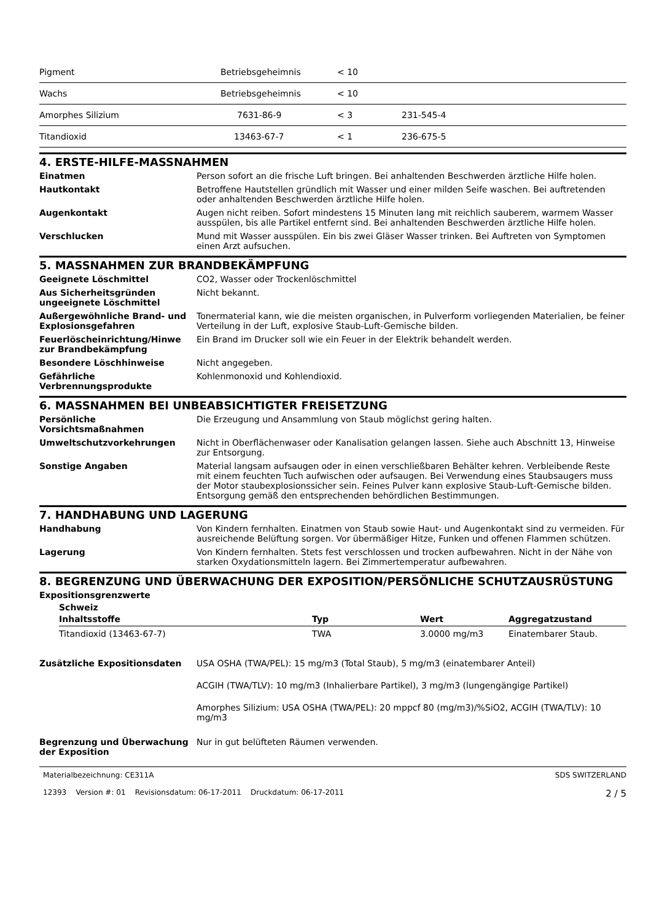| Pigment | Betriebsgeheimnis | < 10 | |
| Wachs | Betriebsgeheimnis | < 10 | |
| Amorphes Silizium | 7631-86-9 | < 3 | 231-545-4 |
| Titandioxid | 13463-67-7 | < 1 | 236-675-5 |
4. ERSTE-HILFE-MASSNAHMEN
Einatmen Person sofort an die frische Luft bringen. Bei anhaltenden Beschwerden ärztliche Hilfe holen.
Hautkontakt Betroffene Hautstellen gründlich mit Wasser und einer milden Seife waschen. Bei auftretenden oder anhaltenden Beschwerden ärztliche Hilfe holen.
Augenkontakt Augen nicht reiben. Sofort mindestens 15 Minuten lang mit reichlich sauberem, warmem Wasser ausspülen, bis alle Partikel entfernt sind. Bei anhaltenden Beschwerden ärztliche Hilfe holen.
Verschlucken Mund mit Wasser ausspülen. Ein bis zwei Gläser Wasser trinken. Bei Auftreten von Symptomen einen Arzt aufsuchen.
5. MASSNAHMEN ZUR BRANDBEKÄMPFUNG
Geeignete Löschmittel CO2, Wasser oder Trockenlöschmittel
Aus Sicherheitsgründen ungeeignete Löschmittel
Nicht bekannt.
Außergewöhnliche Brand- und Explosionsgefahren
Tonermaterial kann, wie die meisten organischen, in Pulverform vorliegenden Materialien, be feiner Verteilung in der Luft, explosive Staub-Luft-Gemische bilden.
Feuerlöscheinrichtung/Hinwe zur Brandbekämpfung
Ein Brand im Drucker soll wie ein Feuer in der Elektrik behandelt werden.
Besondere Löschhinweise Nicht angegeben.
Gefährliche Verbrennungsprodukte
Kohlenmonoxid und Kohlendioxid.
6. MASSNAHMEN BEI UNBEABSICHTIGTER FREISETZUNG
Persönliche Vorsichtsmaßnahmen Die Erzeugung und Ansammlung von Staub möglichst gering halten.
Umweltschutzvorkehrungen Nicht in Oberflächenwaser oder Kanalisation gelangen lassen. Siehe auch Abschnitt 13, Hinweise zur Entsorgung.
Sonstige Angaben Material langsam aufsaugen oder in einen verschließbaren Behälter kehren. Verbleibende Reste mit einem feuchten Tuch aufwischen oder aufsaugen. Bei Verwendung eines Staubsaugers muss der Motor staubexplosionssicher sein. Feines Pulver kann explosive Staub-Luft-Gemische bilden. Entsorgung gemäß den entsprechenden behördlichen Bestimmungen.
7. HANDHABUNG UND LAGERUNG
Handhabung Von Kindern fernhalten. Einatmen von Staub sowie Haut- und Augenkontakt sind zu vermeiden. Für ausreichende Belüftung sorgen. Vor übermäßiger Hitze, Funken und offenen Flammen schützen.
Lagerung Von Kindern fernhalten. Stets fest verschlossen und trocken aufbewahren. Nicht in der Nähe von starken Oxydationsmitteln lagern. Bei Zimmertemperatur aufbewahren.
8. BEGRENZUNG UND ÜBERWACHUNG DER EXPOSITION/PERSÖNLICHE SCHUTZAUSRÜSTUNG
Expositionsgrenzwerte
Schweiz
| Inhaltsstoffe | Typ | Wert | Aggregatzustand |
| --- | --- | --- | --- |
| Titandioxid (13463-67-7) | TWA | 3.0000 mg/m3 | Einatembarer Staub. |
Zusätzliche Expositionsdaten USA OSHA (TWA/PEL): 15 mg/m3 (Total Staub), 5 mg/m3 (einatembarer Anteil)
ACGIH (TWA/TLV): 10 mg/m3 (Inhalierbare Partikel), 3 mg/m3 (lungengängige Partikel)
Amorphes Silizium: USA OSHA (TWA/PEL): 20 mppcf 80 (mg/m3)/%SiO2, ACGIH (TWA/TLV): 10 mg/m3
Begrenzung und Überwachung der Exposition
Nur in gut belüfteten Räumen verwenden.
Materialbezeichnung: CE311A
12393 Version #: 01 Revisionsdatum: 06-17-2011 Druckdatum: 06-17-2011
SDS SWITZERLAND
2 / 5